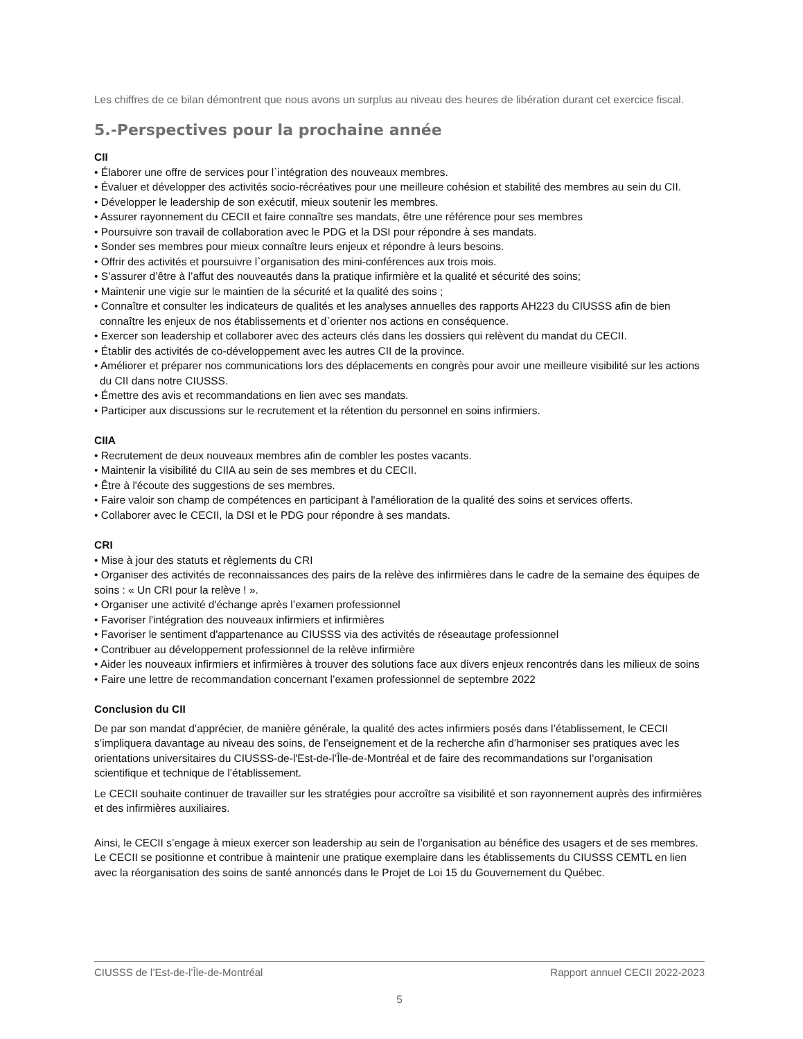Les chiffres de ce bilan démontrent que nous avons un surplus au niveau des heures de libération durant cet exercice fiscal.
5.-Perspectives pour la prochaine année
CII
• Élaborer une offre de services pour l`intégration des nouveaux membres.
• Évaluer et développer des activités socio-récréatives pour une meilleure cohésion et stabilité des membres au sein du CII.
• Développer le leadership de son exécutif, mieux soutenir les membres.
• Assurer rayonnement du CECII et faire connaître ses mandats, être une référence pour ses membres
• Poursuivre son travail de collaboration avec le PDG et la DSI pour répondre à ses mandats.
• Sonder ses membres pour mieux connaître leurs enjeux et répondre à leurs besoins.
• Offrir des activités et poursuivre l`organisation des mini-conférences aux trois mois.
• S’assurer d’être à l’affut des nouveautés dans la pratique infirmière et la qualité et sécurité des soins;
• Maintenir une vigie sur le maintien de la sécurité et la qualité des soins ;
• Connaître et consulter les indicateurs de qualités et les analyses annuelles des rapports AH223 du CIUSSS afin de bien
connaître les enjeux de nos établissements et d`orienter nos actions en conséquence.
• Exercer son leadership et collaborer avec des acteurs clés dans les dossiers qui relèvent du mandat du CECII.
• Établir des activités de co-développement avec les autres CII de la province.
• Améliorer et préparer nos communications lors des déplacements en congrès pour avoir une meilleure visibilité sur les actions
du CII dans notre CIUSSS.
• Émettre des avis et recommandations en lien avec ses mandats.
• Participer aux discussions sur le recrutement et la rétention du personnel en soins infirmiers.
CIIA
• Recrutement de deux nouveaux membres afin de combler les postes vacants.
• Maintenir la visibilité du CIIA au sein de ses membres et du CECII.
• Être à l'écoute des suggestions de ses membres.
• Faire valoir son champ de compétences en participant à l'amélioration de la qualité des soins et services offerts.
• Collaborer avec le CECII, la DSI et le PDG pour répondre à ses mandats.
CRI
• Mise à jour des statuts et règlements du CRI
• Organiser des activités de reconnaissances des pairs de la relève des infirmières dans le cadre de la semaine des équipes de soins : « Un CRI pour la relève ! ».
• Organiser une activité d'échange après l’examen professionnel
• Favoriser l'intégration des nouveaux infirmiers et infirmières
• Favoriser le sentiment d'appartenance au CIUSSS via des activités de réseautage professionnel
• Contribuer au développement professionnel de la relève infirmière
• Aider les nouveaux infirmiers et infirmières à trouver des solutions face aux divers enjeux rencontrés dans les milieux de soins
• Faire une lettre de recommandation concernant l’examen professionnel de septembre 2022
Conclusion du CII
De par son mandat d’apprécier, de manière générale, la qualité des actes infirmiers posés dans l’établissement, le CECII s’impliquera davantage au niveau des soins, de l’enseignement et de la recherche afin d’harmoniser ses pratiques avec les orientations universitaires du CIUSSS-de-l'Est-de-l’Île-de-Montréal et de faire des recommandations sur l’organisation scientifique et technique de l’établissement.
Le CECII souhaite continuer de travailler sur les stratégies pour accroître sa visibilité et son rayonnement auprès des infirmières et des infirmières auxiliaires.
Ainsi, le CECII s’engage à mieux exercer son leadership au sein de l’organisation au bénéfice des usagers et de ses membres. Le CECII se positionne et contribue à maintenir une pratique exemplaire dans les établissements du CIUSSS CEMTL en lien avec la réorganisation des soins de santé annoncés dans le Projet de Loi 15 du Gouvernement du Québec.
CIUSSS de l’Est-de-l’Île-de-Montréal Rapport annuel CECII 2022-2023
5